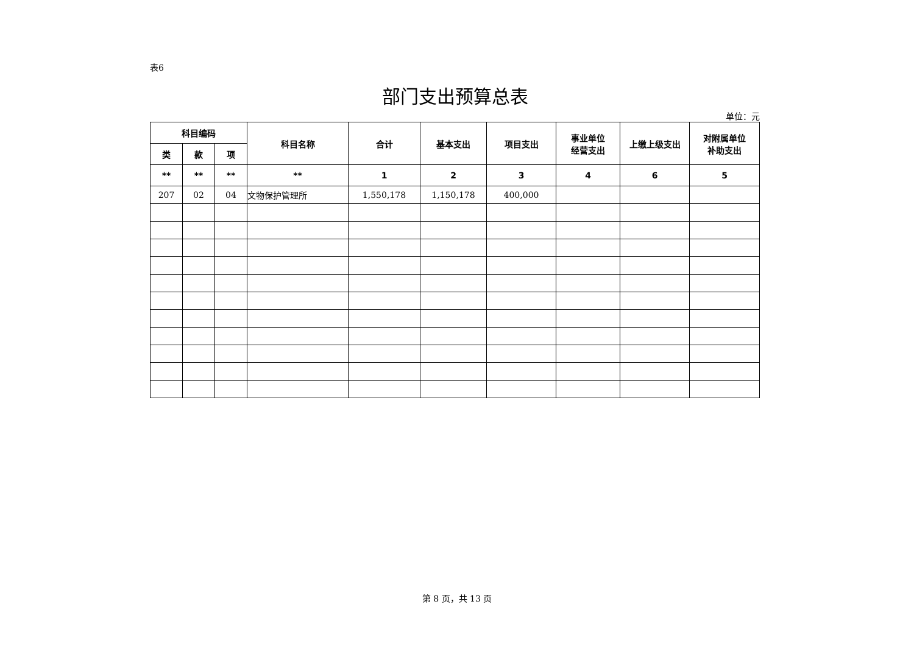表6
部门支出预算总表
单位：元
| 科目编码 | | | 科目名称 | 合计 | 基本支出 | 项目支出 | 事业单位 经营支出 | 上缴上级支出 | 对附属单位 补助支出 |
| --- | --- | --- | --- | --- | --- | --- | --- | --- | --- |
| 类 | 款 | 项 | | | | | | | |
| ** | ** | ** | ** | 1 | 2 | 3 | 4 | 6 | 5 |
| 207 | 02 | 04 | 文物保护管理所 | 1,550,178 | 1,150,178 | 400,000 | | | |
第 8 页，共 13 页